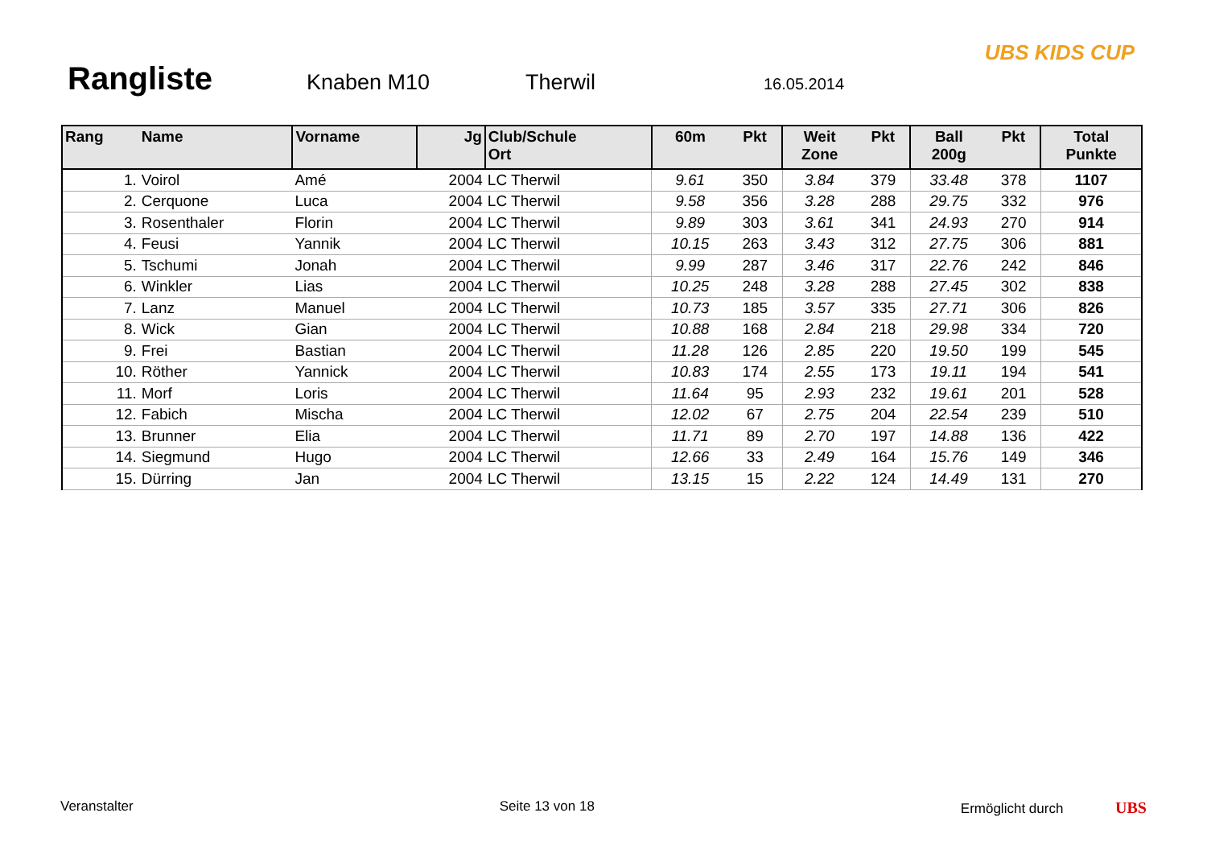Rangliste
Knaben M10 Therwil 16.05.2014
UBS KIDS CUP
| Rang | Name | Vorname | Jg | Club/Schule Ort | 60m | Pkt | Weit Zone | Pkt | Ball 200g | Pkt | Total Punkte |
| --- | --- | --- | --- | --- | --- | --- | --- | --- | --- | --- | --- |
| 1. | Voirol | Amé | 2004 | LC Therwil | 9.61 | 350 | 3.84 | 379 | 33.48 | 378 | 1107 |
| 2. | Cerquone | Luca | 2004 | LC Therwil | 9.58 | 356 | 3.28 | 288 | 29.75 | 332 | 976 |
| 3. | Rosenthaler | Florin | 2004 | LC Therwil | 9.89 | 303 | 3.61 | 341 | 24.93 | 270 | 914 |
| 4. | Feusi | Yannik | 2004 | LC Therwil | 10.15 | 263 | 3.43 | 312 | 27.75 | 306 | 881 |
| 5. | Tschumi | Jonah | 2004 | LC Therwil | 9.99 | 287 | 3.46 | 317 | 22.76 | 242 | 846 |
| 6. | Winkler | Lias | 2004 | LC Therwil | 10.25 | 248 | 3.28 | 288 | 27.45 | 302 | 838 |
| 7. | Lanz | Manuel | 2004 | LC Therwil | 10.73 | 185 | 3.57 | 335 | 27.71 | 306 | 826 |
| 8. | Wick | Gian | 2004 | LC Therwil | 10.88 | 168 | 2.84 | 218 | 29.98 | 334 | 720 |
| 9. | Frei | Bastian | 2004 | LC Therwil | 11.28 | 126 | 2.85 | 220 | 19.50 | 199 | 545 |
| 10. | Röther | Yannick | 2004 | LC Therwil | 10.83 | 174 | 2.55 | 173 | 19.11 | 194 | 541 |
| 11. | Morf | Loris | 2004 | LC Therwil | 11.64 | 95 | 2.93 | 232 | 19.61 | 201 | 528 |
| 12. | Fabich | Mischa | 2004 | LC Therwil | 12.02 | 67 | 2.75 | 204 | 22.54 | 239 | 510 |
| 13. | Brunner | Elia | 2004 | LC Therwil | 11.71 | 89 | 2.70 | 197 | 14.88 | 136 | 422 |
| 14. | Siegmund | Hugo | 2004 | LC Therwil | 12.66 | 33 | 2.49 | 164 | 15.76 | 149 | 346 |
| 15. | Dürring | Jan | 2004 | LC Therwil | 13.15 | 15 | 2.22 | 124 | 14.49 | 131 | 270 |
Veranstalter Seite 13 von 18 Ermöglicht durch UBS